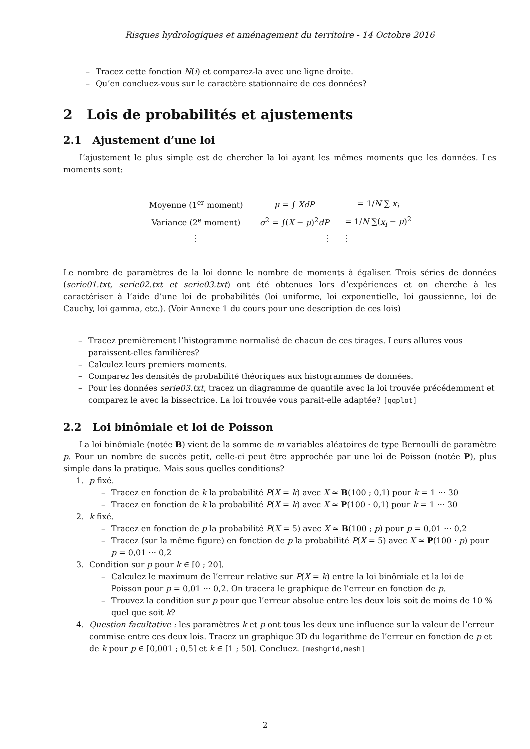Risques hydrologiques et aménagement du territoire - 14 Octobre 2016
– Tracez cette fonction N(i) et comparez-la avec une ligne droite.
– Qu’en concluez-vous sur le caractère stationnaire de ces données?
2 Lois de probabilités et ajustements
2.1 Ajustement d’une loi
L’ajustement le plus simple est de chercher la loi ayant les mêmes moments que les données. Les moments sont:
| Moyenne (1<sup>er</sup> moment) | μ = ∫ XdP | = 1/ N ∑ x<sub>i</sub> |
| Variance (2<sup>e</sup> moment) | σ<sup>2</sup> = ∫( X − μ )<sup>2</sup> dP | = 1/ N ∑( x<sub>i</sub> − μ )<sup>2</sup> |
| ⋮ | ⋮ | ⋮ |
Le nombre de paramètres de la loi donne le nombre de moments à égaliser. Trois séries de données (serie01.txt, serie02.txt et serie03.txt) ont été obtenues lors d’expériences et on cherche à les caractériser à l’aide d’une loi de probabilités (loi uniforme, loi exponentielle, loi gaussienne, loi de Cauchy, loi gamma, etc.). (Voir Annexe 1 du cours pour une description de ces lois)
– Tracez premièrement l’histogramme normalisé de chacun de ces tirages. Leurs allures vous paraissent-elles familières?
– Calculez leurs premiers moments.
– Comparez les densités de probabilité théoriques aux histogrammes de données.
– Pour les données serie03.txt, tracez un diagramme de quantile avec la loi trouvée précédemment et comparez le avec la bissectrice. La loi trouvée vous parait-elle adaptée? [qqplot]
2.2 Loi binômiale et loi de Poisson
La loi binômiale (notée B) vient de la somme de m variables aléatoires de type Bernoulli de paramètre p. Pour un nombre de succès petit, celle-ci peut être approchée par une loi de Poisson (notée P), plus simple dans la pratique. Mais sous quelles conditions?
1. p fixé.
– Tracez en fonction de k la probabilité P(X = k) avec X ≃ B(100 ; 0,1) pour k = 1 ··· 30
– Tracez en fonction de k la probabilité P(X = k) avec X ≃ P(100 · 0,1) pour k = 1 ··· 30
2. k fixé.
– Tracez en fonction de p la probabilité P(X = 5) avec X ≃ B(100 ; p) pour p = 0,01 ··· 0,2
– Tracez (sur la même figure) en fonction de p la probabilité P(X = 5) avec X ≃ P(100 · p) pour p = 0,01 ··· 0,2
3. Condition sur p pour k ∈ [0 ; 20].
– Calculez le maximum de l’erreur relative sur P(X = k) entre la loi binômiale et la loi de Poisson pour p = 0,01 ··· 0,2. On tracera le graphique de l’erreur en fonction de p.
– Trouvez la condition sur p pour que l’erreur absolue entre les deux lois soit de moins de 10 % quel que soit k?
4. Question facultative : les paramètres k et p ont tous les deux une influence sur la valeur de l’erreur commise entre ces deux lois. Tracez un graphique 3D du logarithme de l’erreur en fonction de p et de k pour p ∈ [0,001 ; 0,5] et k ∈ [1 ; 50]. Concluez. [meshgrid,mesh]
2